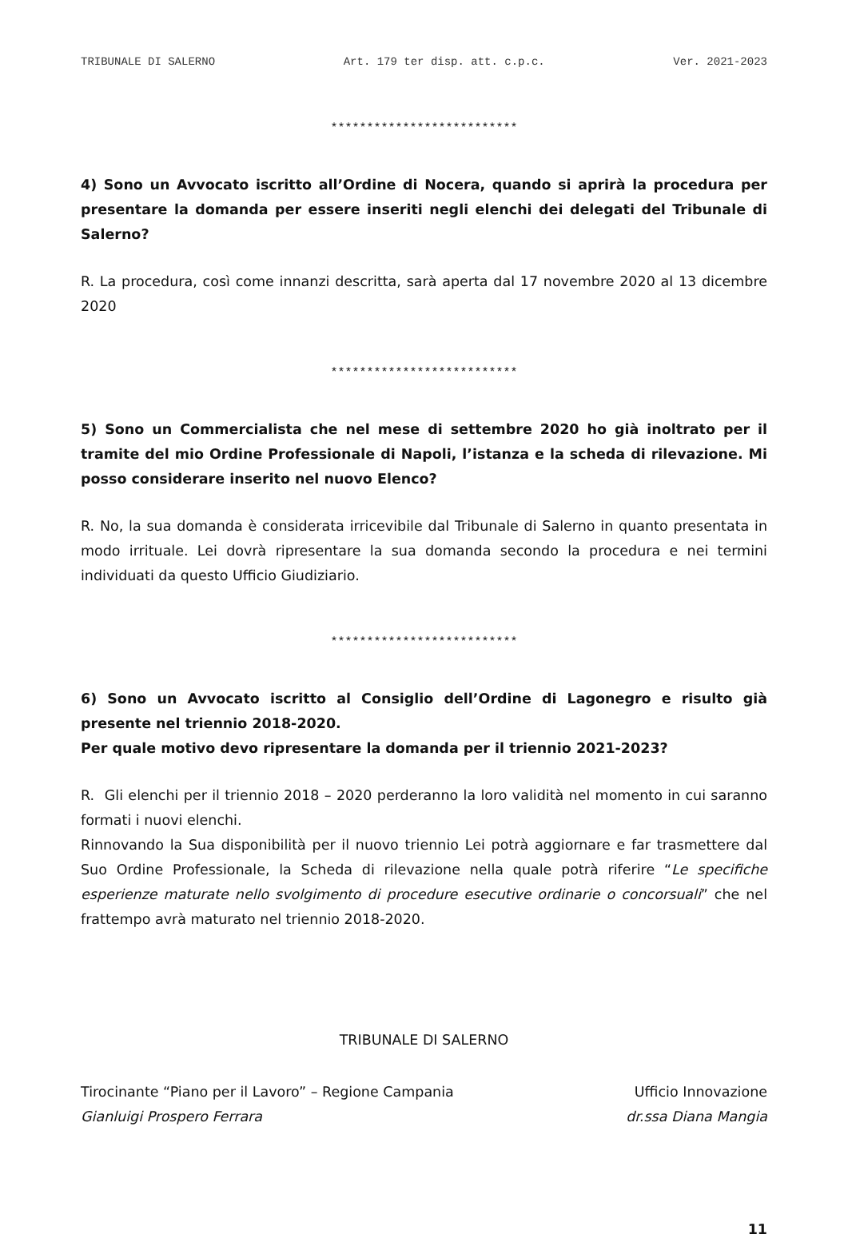TRIBUNALE DI SALERNO Art. 179 ter disp. att. c.p.c. Ver. 2021-2023
**************************
4) Sono un Avvocato iscritto all’Ordine di Nocera, quando si aprirà la procedura per presentare la domanda per essere inseriti negli elenchi dei delegati del Tribunale di Salerno?
R. La procedura, così come innanzi descritta, sarà aperta dal 17 novembre 2020 al 13 dicembre 2020
**************************
5) Sono un Commercialista che nel mese di settembre 2020 ho già inoltrato per il tramite del mio Ordine Professionale di Napoli, l’istanza e la scheda di rilevazione. Mi posso considerare inserito nel nuovo Elenco?
R. No, la sua domanda è considerata irricevibile dal Tribunale di Salerno in quanto presentata in modo irrituale. Lei dovrà ripresentare la sua domanda secondo la procedura e nei termini individuati da questo Ufficio Giudiziario.
**************************
6) Sono un Avvocato iscritto al Consiglio dell’Ordine di Lagonegro e risulto già presente nel triennio 2018-2020.
Per quale motivo devo ripresentare la domanda per il triennio 2021-2023?
R. Gli elenchi per il triennio 2018 – 2020 perderanno la loro validità nel momento in cui saranno formati i nuovi elenchi.
Rinnovando la Sua disponibilità per il nuovo triennio Lei potrà aggiornare e far trasmettere dal Suo Ordine Professionale, la Scheda di rilevazione nella quale potrà riferire “Le specifiche esperienze maturate nello svolgimento di procedure esecutive ordinarie o concorsuali” che nel frattempo avrà maturato nel triennio 2018-2020.
TRIBUNALE DI SALERNO
Tirocinante “Piano per il Lavoro” – Regione Campania
Gianluigi Prospero Ferrara
Ufficio Innovazione
dr.ssa Diana Mangia
11